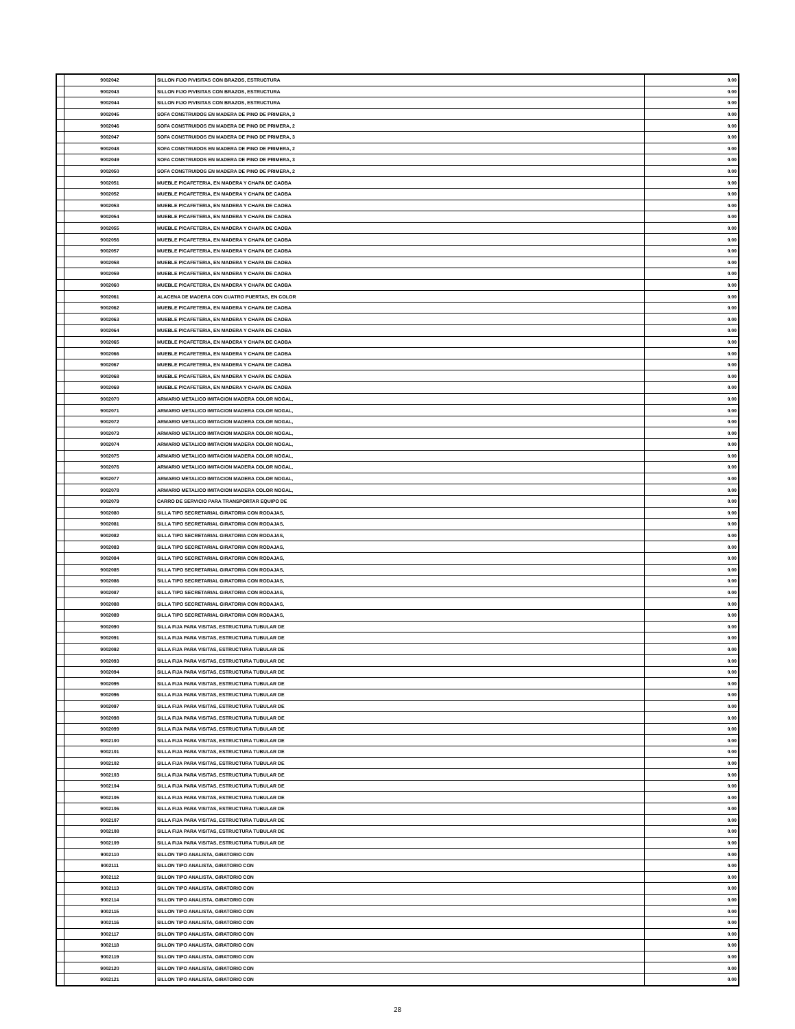| | 9002042 | SILLON FIJO P/VISITAS CON BRAZOS, ESTRUCTURA | 0.00 |
| | 9002043 | SILLON FIJO P/VISITAS CON BRAZOS, ESTRUCTURA | 0.00 |
| | 9002044 | SILLON FIJO P/VISITAS CON BRAZOS, ESTRUCTURA | 0.00 |
| | 9002045 | SOFA CONSTRUIDOS EN MADERA DE PINO DE PRIMERA, 3 | 0.00 |
| | 9002046 | SOFA CONSTRUIDOS EN MADERA DE PINO DE PRIMERA, 2 | 0.00 |
| | 9002047 | SOFA CONSTRUIDOS EN MADERA DE PINO DE PRIMERA, 3 | 0.00 |
| | 9002048 | SOFA CONSTRUIDOS EN MADERA DE PINO DE PRIMERA, 2 | 0.00 |
| | 9002049 | SOFA CONSTRUIDOS EN MADERA DE PINO DE PRIMERA, 3 | 0.00 |
| | 9002050 | SOFA CONSTRUIDOS EN MADERA DE PINO DE PRIMERA, 2 | 0.00 |
| | 9002051 | MUEBLE P/CAFETERIA, EN MADERA Y CHAPA DE CAOBA | 0.00 |
| | 9002052 | MUEBLE P/CAFETERIA, EN MADERA Y CHAPA DE CAOBA | 0.00 |
| | 9002053 | MUEBLE P/CAFETERIA, EN MADERA Y CHAPA DE CAOBA | 0.00 |
| | 9002054 | MUEBLE P/CAFETERIA, EN MADERA Y CHAPA DE CAOBA | 0.00 |
| | 9002055 | MUEBLE P/CAFETERIA, EN MADERA Y CHAPA DE CAOBA | 0.00 |
| | 9002056 | MUEBLE P/CAFETERIA, EN MADERA Y CHAPA DE CAOBA | 0.00 |
| | 9002057 | MUEBLE P/CAFETERIA, EN MADERA Y CHAPA DE CAOBA | 0.00 |
| | 9002058 | MUEBLE P/CAFETERIA, EN MADERA Y CHAPA DE CAOBA | 0.00 |
| | 9002059 | MUEBLE P/CAFETERIA, EN MADERA Y CHAPA DE CAOBA | 0.00 |
| | 9002060 | MUEBLE P/CAFETERIA, EN MADERA Y CHAPA DE CAOBA | 0.00 |
| | 9002061 | ALACENA DE MADERA CON CUATRO PUERTAS, EN COLOR | 0.00 |
| | 9002062 | MUEBLE P/CAFETERIA, EN MADERA Y CHAPA DE CAOBA | 0.00 |
| | 9002063 | MUEBLE P/CAFETERIA, EN MADERA Y CHAPA DE CAOBA | 0.00 |
| | 9002064 | MUEBLE P/CAFETERIA, EN MADERA Y CHAPA DE CAOBA | 0.00 |
| | 9002065 | MUEBLE P/CAFETERIA, EN MADERA Y CHAPA DE CAOBA | 0.00 |
| | 9002066 | MUEBLE P/CAFETERIA, EN MADERA Y CHAPA DE CAOBA | 0.00 |
| | 9002067 | MUEBLE P/CAFETERIA, EN MADERA Y CHAPA DE CAOBA | 0.00 |
| | 9002068 | MUEBLE P/CAFETERIA, EN MADERA Y CHAPA DE CAOBA | 0.00 |
| | 9002069 | MUEBLE P/CAFETERIA, EN MADERA Y CHAPA DE CAOBA | 0.00 |
| | 9002070 | ARMARIO METALICO IMITACION MADERA COLOR NOGAL, | 0.00 |
| | 9002071 | ARMARIO METALICO IMITACION MADERA COLOR NOGAL, | 0.00 |
| | 9002072 | ARMARIO METALICO IMITACION MADERA COLOR NOGAL, | 0.00 |
| | 9002073 | ARMARIO METALICO IMITACION MADERA COLOR NOGAL, | 0.00 |
| | 9002074 | ARMARIO METALICO IMITACION MADERA COLOR NOGAL, | 0.00 |
| | 9002075 | ARMARIO METALICO IMITACION MADERA COLOR NOGAL, | 0.00 |
| | 9002076 | ARMARIO METALICO IMITACION MADERA COLOR NOGAL, | 0.00 |
| | 9002077 | ARMARIO METALICO IMITACION MADERA COLOR NOGAL, | 0.00 |
| | 9002078 | ARMARIO METALICO IMITACION MADERA COLOR NOGAL, | 0.00 |
| | 9002079 | CARRO DE SERVICIO PARA TRANSPORTAR EQUIPO DE | 0.00 |
| | 9002080 | SILLA TIPO SECRETARIAL GIRATORIA CON RODAJAS, | 0.00 |
| | 9002081 | SILLA TIPO SECRETARIAL GIRATORIA CON RODAJAS, | 0.00 |
| | 9002082 | SILLA TIPO SECRETARIAL GIRATORIA CON RODAJAS, | 0.00 |
| | 9002083 | SILLA TIPO SECRETARIAL GIRATORIA CON RODAJAS, | 0.00 |
| | 9002084 | SILLA TIPO SECRETARIAL GIRATORIA CON RODAJAS, | 0.00 |
| | 9002085 | SILLA TIPO SECRETARIAL GIRATORIA CON RODAJAS, | 0.00 |
| | 9002086 | SILLA TIPO SECRETARIAL GIRATORIA CON RODAJAS, | 0.00 |
| | 9002087 | SILLA TIPO SECRETARIAL GIRATORIA CON RODAJAS, | 0.00 |
| | 9002088 | SILLA TIPO SECRETARIAL GIRATORIA CON RODAJAS, | 0.00 |
| | 9002089 | SILLA TIPO SECRETARIAL GIRATORIA CON RODAJAS, | 0.00 |
| | 9002090 | SILLA FIJA PARA VISITAS, ESTRUCTURA TUBULAR DE | 0.00 |
| | 9002091 | SILLA FIJA PARA VISITAS, ESTRUCTURA TUBULAR DE | 0.00 |
| | 9002092 | SILLA FIJA PARA VISITAS, ESTRUCTURA TUBULAR DE | 0.00 |
| | 9002093 | SILLA FIJA PARA VISITAS, ESTRUCTURA TUBULAR DE | 0.00 |
| | 9002094 | SILLA FIJA PARA VISITAS, ESTRUCTURA TUBULAR DE | 0.00 |
| | 9002095 | SILLA FIJA PARA VISITAS, ESTRUCTURA TUBULAR DE | 0.00 |
| | 9002096 | SILLA FIJA PARA VISITAS, ESTRUCTURA TUBULAR DE | 0.00 |
| | 9002097 | SILLA FIJA PARA VISITAS, ESTRUCTURA TUBULAR DE | 0.00 |
| | 9002098 | SILLA FIJA PARA VISITAS, ESTRUCTURA TUBULAR DE | 0.00 |
| | 9002099 | SILLA FIJA PARA VISITAS, ESTRUCTURA TUBULAR DE | 0.00 |
| | 9002100 | SILLA FIJA PARA VISITAS, ESTRUCTURA TUBULAR DE | 0.00 |
| | 9002101 | SILLA FIJA PARA VISITAS, ESTRUCTURA TUBULAR DE | 0.00 |
| | 9002102 | SILLA FIJA PARA VISITAS, ESTRUCTURA TUBULAR DE | 0.00 |
| | 9002103 | SILLA FIJA PARA VISITAS, ESTRUCTURA TUBULAR DE | 0.00 |
| | 9002104 | SILLA FIJA PARA VISITAS, ESTRUCTURA TUBULAR DE | 0.00 |
| | 9002105 | SILLA FIJA PARA VISITAS, ESTRUCTURA TUBULAR DE | 0.00 |
| | 9002106 | SILLA FIJA PARA VISITAS, ESTRUCTURA TUBULAR DE | 0.00 |
| | 9002107 | SILLA FIJA PARA VISITAS, ESTRUCTURA TUBULAR DE | 0.00 |
| | 9002108 | SILLA FIJA PARA VISITAS, ESTRUCTURA TUBULAR DE | 0.00 |
| | 9002109 | SILLA FIJA PARA VISITAS, ESTRUCTURA TUBULAR DE | 0.00 |
| | 9002110 | SILLON TIPO ANALISTA, GIRATORIO CON | 0.00 |
| | 9002111 | SILLON TIPO ANALISTA, GIRATORIO CON | 0.00 |
| | 9002112 | SILLON TIPO ANALISTA, GIRATORIO CON | 0.00 |
| | 9002113 | SILLON TIPO ANALISTA, GIRATORIO CON | 0.00 |
| | 9002114 | SILLON TIPO ANALISTA, GIRATORIO CON | 0.00 |
| | 9002115 | SILLON TIPO ANALISTA, GIRATORIO CON | 0.00 |
| | 9002116 | SILLON TIPO ANALISTA, GIRATORIO CON | 0.00 |
| | 9002117 | SILLON TIPO ANALISTA, GIRATORIO CON | 0.00 |
| | 9002118 | SILLON TIPO ANALISTA, GIRATORIO CON | 0.00 |
| | 9002119 | SILLON TIPO ANALISTA, GIRATORIO CON | 0.00 |
| | 9002120 | SILLON TIPO ANALISTA, GIRATORIO CON | 0.00 |
| | 9002121 | SILLON TIPO ANALISTA, GIRATORIO CON | 0.00 |
28